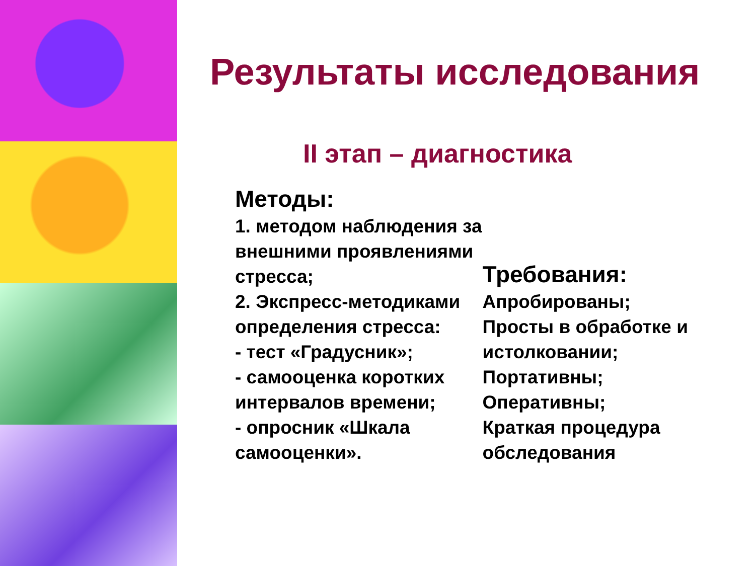Результаты исследования
II этап – диагностика
Методы:
1. методом наблюдения за внешними проявлениями стресса;
2. Экспресс-методиками определения стресса:
- тест «Градусник»;
- самооценка коротких интервалов времени;
- опросник «Шкала самооценки».
Требования:
Апробированы;
Просты в обработке и истолковании;
Портативны;
Оперативны;
Краткая процедура обследования